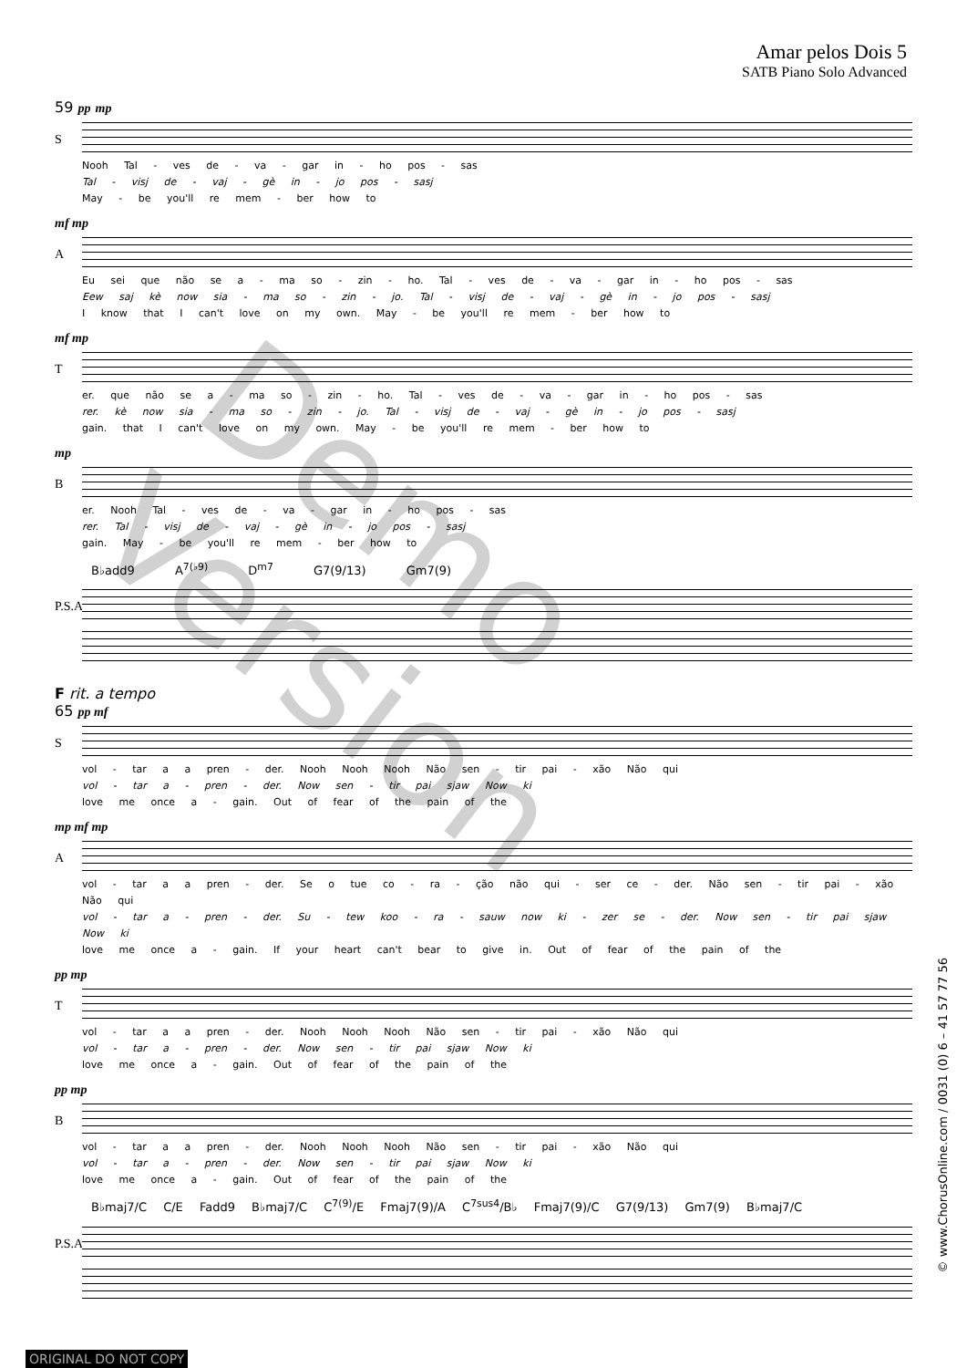Amar pelos Dois 5
SATB Piano Solo Advanced
59 pp mp
S
Nooh Tal - ves de - va - gar in - ho pos - sas
Tal - visj de - vaj - gè in - jo pos - sasj
May - be you'll re mem - ber how to
mf mp
A
Eu sei que não se a - ma so - zin - ho. Tal - ves de - va - gar in - ho pos - sas
Eew saj kè now sia - ma so - zin - jo. Tal - visj de - vaj - gè in - jo pos - sasj
I know that I can't love on my own. May - be you'll re mem - ber how to
mf mp
T
er. que não se a - ma so - zin - ho. Tal - ves de - va - gar in - ho pos - sas
rer. kè now sia - ma so - zin - jo. Tal - visj de - vaj - gè in - jo pos - sasj
gain. that I can't love on my own. May - be you'll re mem - ber how to
mp
B
er. Nooh Tal - ves de - va - gar in - ho pos - sas
rer. Tal - visj de - vaj - gè in - jo pos - sasj
gain. May - be you'll re mem - ber how to
B♭add9 A<sup>7(♭9)</sup> D<sup>m7</sup> G7(9/13) Gm7(9)
P.S.A.
F rit. a tempo
65 pp mf
S
vol - tar a a pren - der. Nooh Nooh Nooh Não sen - tir pai - xão Não qui
vol - tar a - pren - der. Now sen - tir pai sjaw Now ki
love me once a - gain. Out of fear of the pain of the
mp mf mp
A
vol - tar a a pren - der. Se o tue co - ra - ção não qui - ser ce - der. Não sen - tir pai - xão Não qui
vol - tar a - pren - der. Su - tew koo - ra - sauw now ki - zer se - der. Now sen - tir pai sjaw Now ki
love me once a - gain. If your heart can't bear to give in. Out of fear of the pain of the
pp mp
T
vol - tar a a pren - der. Nooh Nooh Nooh Não sen - tir pai - xão Não qui
vol - tar a - pren - der. Now sen - tir pai sjaw Now ki
love me once a - gain. Out of fear of the pain of the
pp mp
B
vol - tar a a pren - der. Nooh Nooh Nooh Não sen - tir pai - xão Não qui
vol - tar a - pren - der. Now sen - tir pai sjaw Now ki
love me once a - gain. Out of fear of the pain of the
B♭maj7/C C/E Fadd9 B♭maj7/C C<sup>7(9)</sup>/E Fmaj7(9)/A C<sup>7sus4</sup>/B♭ Fmaj7(9)/C G7(9/13) Gm7(9) B♭maj7/C
P.S.A.
Demo Version
© www.ChorusOnline.com / 0031 (0) 6 – 41 57 77 56
ORIGINAL DO NOT COPY